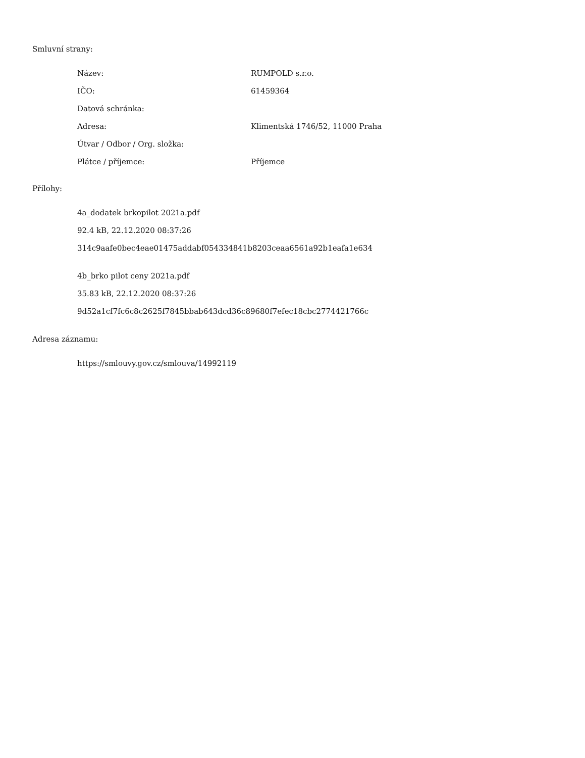Smluvní strany:
| Název: | RUMPOLD s.r.o. |
| IČO: | 61459364 |
| Datová schránka: | |
| Adresa: | Klimentská 1746/52, 11000 Praha |
| Útvar / Odbor / Org. složka: | |
| Plátce / příjemce: | Příjemce |
Přílohy:
4a_dodatek brkopilot 2021a.pdf
92.4 kB, 22.12.2020 08:37:26
314c9aafe0bec4eae01475addabf054334841b8203ceaa6561a92b1eafa1e634
4b_brko pilot ceny 2021a.pdf
35.83 kB, 22.12.2020 08:37:26
9d52a1cf7fc6c8c2625f7845bbab643dcd36c89680f7efec18cbc2774421766c
Adresa záznamu:
https://smlouvy.gov.cz/smlouva/14992119